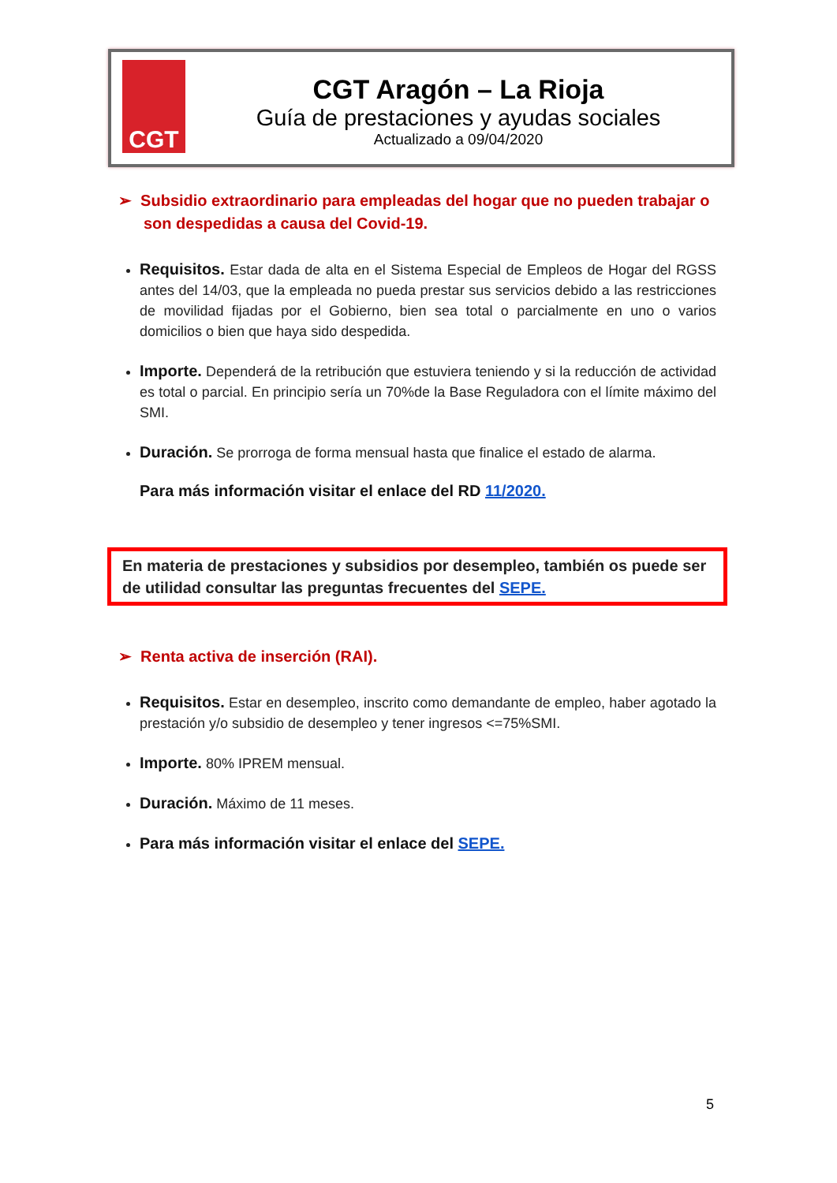CGT
CGT Aragón – La Rioja
Guía de prestaciones y ayudas sociales
Actualizado a 09/04/2020
➢ Subsidio extraordinario para empleadas del hogar que no pueden trabajar o son despedidas a causa del Covid-19.
Requisitos. Estar dada de alta en el Sistema Especial de Empleos de Hogar del RGSS antes del 14/03, que la empleada no pueda prestar sus servicios debido a las restricciones de movilidad fijadas por el Gobierno, bien sea total o parcialmente en uno o varios domicilios o bien que haya sido despedida.
Importe. Dependerá de la retribución que estuviera teniendo y si la reducción de actividad es total o parcial. En principio sería un 70%de la Base Reguladora con el límite máximo del SMI.
Duración. Se prorroga de forma mensual hasta que finalice el estado de alarma.
Para más información visitar el enlace del RD 11/2020.
En materia de prestaciones y subsidios por desempleo, también os puede ser de utilidad consultar las preguntas frecuentes del SEPE.
➢ Renta activa de inserción (RAI).
Requisitos. Estar en desempleo, inscrito como demandante de empleo, haber agotado la prestación y/o subsidio de desempleo y tener ingresos <=75%SMI.
Importe. 80% IPREM mensual.
Duración. Máximo de 11 meses.
Para más información visitar el enlace del SEPE.
5